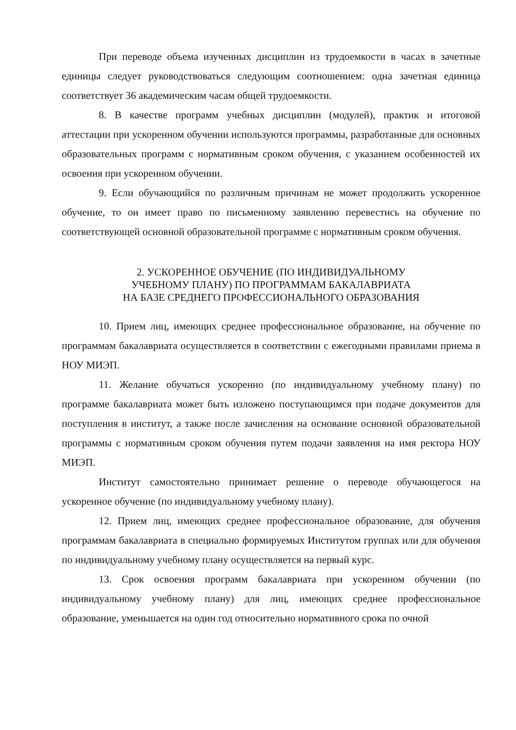При переводе объема изученных дисциплин из трудоемкости в часах в зачетные единицы следует руководствоваться следующим соотношением: одна зачетная единица соответствует 36 академическим часам общей трудоемкости.
8. В качестве программ учебных дисциплин (модулей), практик и итоговой аттестации при ускоренном обучении используются программы, разработанные для основных образовательных программ с нормативным сроком обучения, с указанием особенностей их освоения при ускоренном обучении.
9. Если обучающийся по различным причинам не может продолжить ускоренное обучение, то он имеет право по письменному заявлению перевестись на обучение по соответствующей основной образовательной программе с нормативным сроком обучения.
2. УСКОРЕННОЕ ОБУЧЕНИЕ (ПО ИНДИВИДУАЛЬНОМУ
УЧЕБНОМУ ПЛАНУ) ПО ПРОГРАММАМ БАКАЛАВРИАТА
НА БАЗЕ СРЕДНЕГО ПРОФЕССИОНАЛЬНОГО ОБРАЗОВАНИЯ
10. Прием лиц, имеющих среднее профессиональное образование, на обучение по программам бакалавриата осуществляется в соответствии с ежегодными правилами приема в НОУ МИЭП.
11. Желание обучаться ускоренно (по индивидуальному учебному плану) по программе бакалавриата может быть изложено поступающимся при подаче документов для поступления в институт, а также после зачисления на основание основной образовательной программы с нормативным сроком обучения путем подачи заявления на имя ректора НОУ МИЭП.
Институт самостоятельно принимает решение о переводе обучающегося на ускоренное обучение (по индивидуальному учебному плану).
12. Прием лиц, имеющих среднее профессиональное образование, для обучения программам бакалавриата в специально формируемых Институтом группах или для обучения по индивидуальному учебному плану осуществляется на первый курс.
13. Срок освоения программ бакалавриата при ускоренном обучении (по индивидуальному учебному плану) для лиц, имеющих среднее профессиональное образование, уменьшается на один год относительно нормативного срока по очной